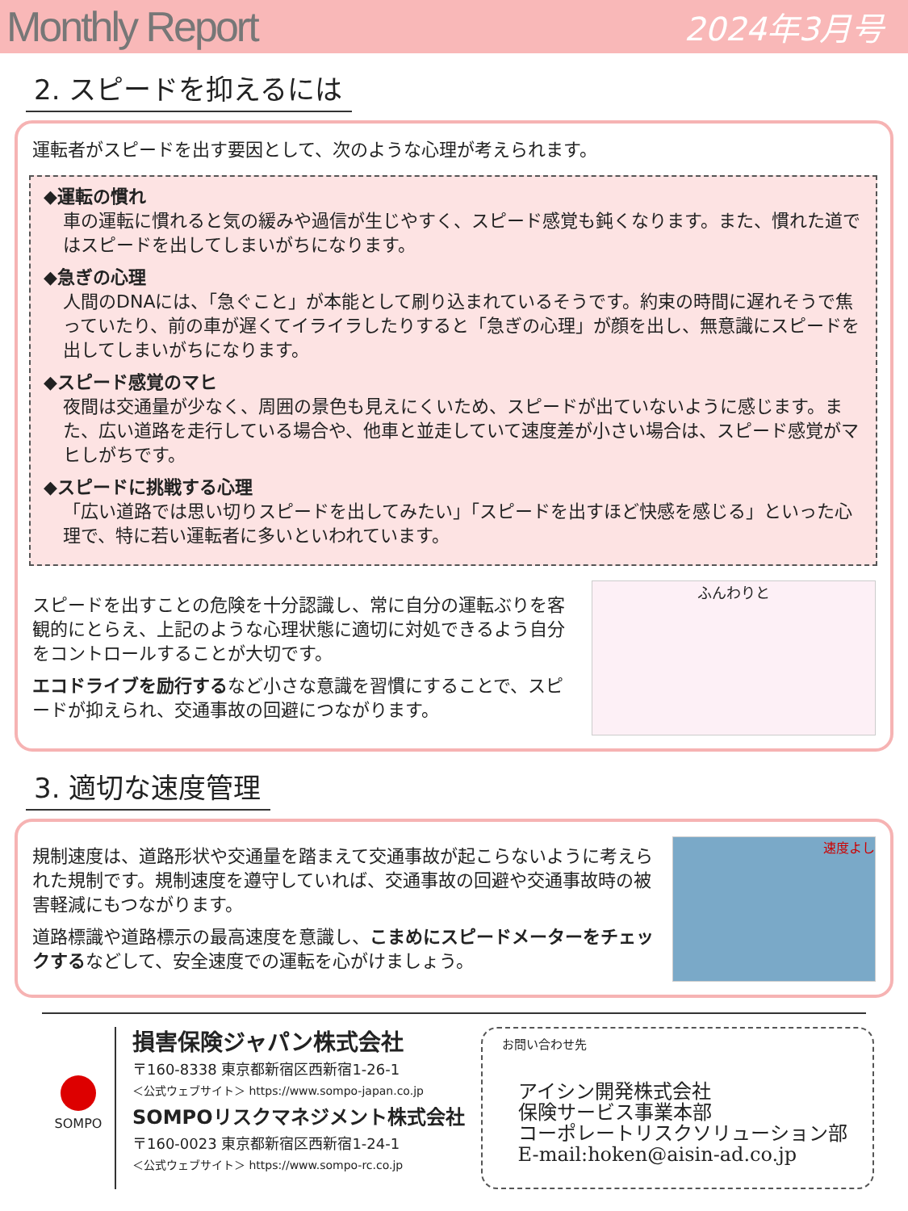Monthly Report 2024年3月号
2. スピードを抑えるには
運転者がスピードを出す要因として、次のような心理が考えられます。
◆運転の慣れ
車の運転に慣れると気の緩みや過信が生じやすく、スピード感覚も鈍くなります。また、慣れた道ではスピードを出してしまいがちになります。
◆急ぎの心理
人間のDNAには、「急ぐこと」が本能として刷り込まれているそうです。約束の時間に遅れそうで焦っていたり、前の車が遅くてイライラしたりすると「急ぎの心理」が顔を出し、無意識にスピードを出してしまいがちになります。
◆スピード感覚のマヒ
夜間は交通量が少なく、周囲の景色も見えにくいため、スピードが出ていないように感じます。また、広い道路を走行している場合や、他車と並走していて速度差が小さい場合は、スピード感覚がマヒしがちです。
◆スピードに挑戦する心理
「広い道路では思い切りスピードを出してみたい」「スピードを出すほど快感を感じる」といった心理で、特に若い運転者に多いといわれています。
スピードを出すことの危険を十分認識し、常に自分の運転ぶりを客観的にとらえ、上記のような心理状態に適切に対処できるよう自分をコントロールすることが大切です。
エコドライブを励行するなど小さな意識を習慣にすることで、スピードが抑えられ、交通事故の回避につながります。
ふんわりと
3. 適切な速度管理
規制速度は、道路形状や交通量を踏まえて交通事故が起こらないように考えられた規制です。規制速度を遵守していれば、交通事故の回避や交通事故時の被害軽減にもつながります。
道路標識や道路標示の最高速度を意識し、こまめにスピードメーターをチェックするなどして、安全速度での運転を心がけましょう。
速度よし
SOMPO
損害保険ジャパン株式会社
〒160-8338 東京都新宿区西新宿1-26-1
＜公式ウェブサイト＞ https://www.sompo-japan.co.jp
SOMPOリスクマネジメント株式会社
〒160-0023 東京都新宿区西新宿1-24-1
＜公式ウェブサイト＞ https://www.sompo-rc.co.jp
お問い合わせ先
アイシン開発株式会社
保険サービス事業本部
コーポレートリスクソリューション部
E-mail:hoken@aisin-ad.co.jp